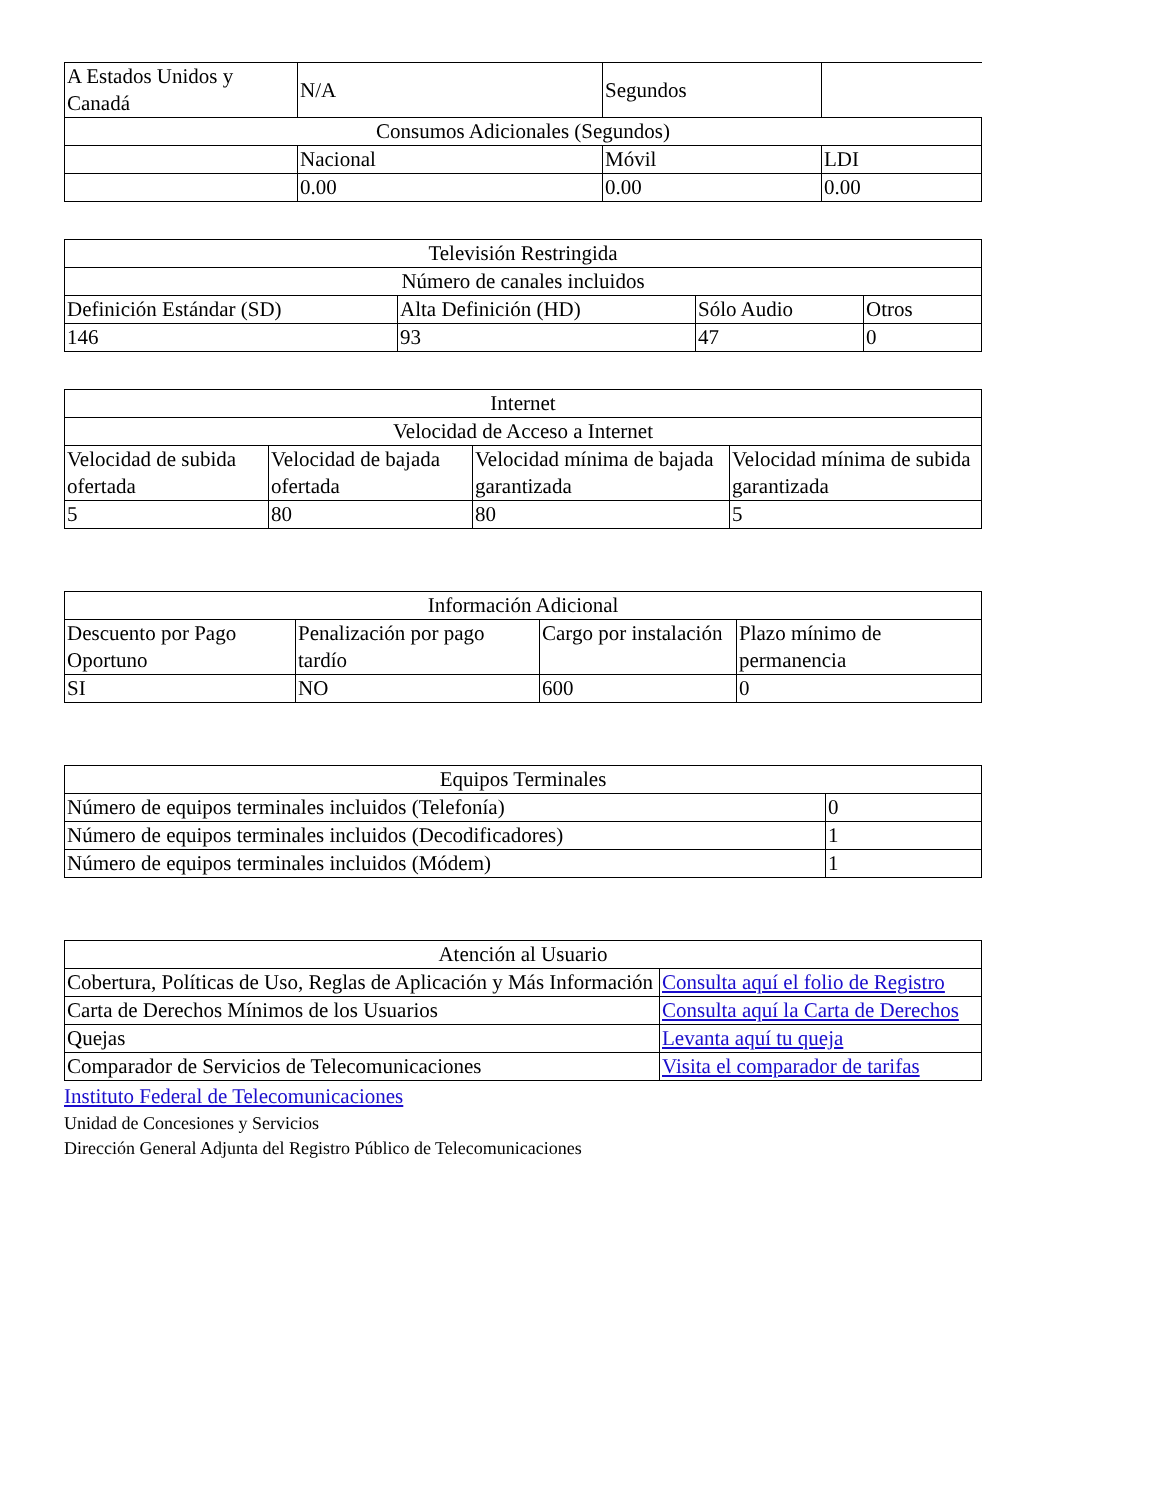| A Estados Unidos y Canadá | N/A | Segundos | |
| Consumos Adicionales (Segundos) | | | |
| | Nacional | Móvil | LDI |
| | 0.00 | 0.00 | 0.00 |
| Televisión Restringida | | | |
| Número de canales incluidos | | | |
| Definición Estándar (SD) | Alta Definición (HD) | Sólo Audio | Otros |
| 146 | 93 | 47 | 0 |
| Internet | | | |
| Velocidad de Acceso a Internet | | | |
| Velocidad de subida ofertada | Velocidad de bajada ofertada | Velocidad mínima de bajada garantizada | Velocidad mínima de subida garantizada |
| 5 | 80 | 80 | 5 |
| Información Adicional | | | |
| Descuento por Pago Oportuno | Penalización por pago tardío | Cargo por instalación | Plazo mínimo de permanencia |
| SI | NO | 600 | 0 |
| Equipos Terminales | |
| Número de equipos terminales incluidos (Telefonía) | 0 |
| Número de equipos terminales incluidos (Decodificadores) | 1 |
| Número de equipos terminales incluidos (Módem) | 1 |
| Atención al Usuario | |
| Cobertura, Políticas de Uso, Reglas de Aplicación y Más Información | Consulta aquí el folio de Registro |
| Carta de Derechos Mínimos de los Usuarios | Consulta aquí la Carta de Derechos |
| Quejas | Levanta aquí tu queja |
| Comparador de Servicios de Telecomunicaciones | Visita el comparador de tarifas |
Instituto Federal de Telecomunicaciones
Unidad de Concesiones y Servicios
Dirección General Adjunta del Registro Público de Telecomunicaciones